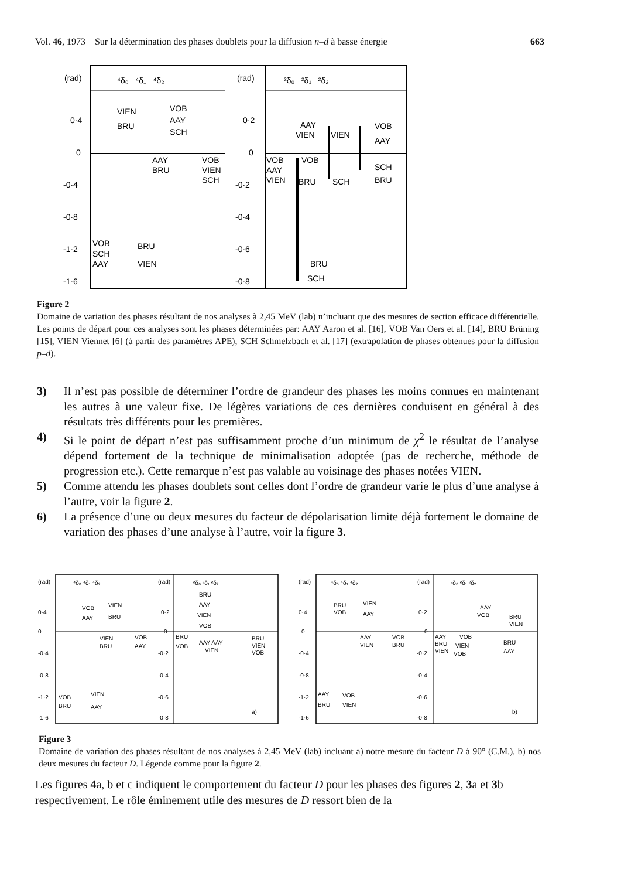Vol. 46, 1973 Sur la détermination des phases doublets pour la diffusion n–d à basse énergie 663
(rad)
⁴δ₀ ⁴δ₁ ⁴δ₂
(rad)
²δ₀ ²δ₁ ²δ₂
0·4
0
-0·4
-0·8
-1·2
-1·6
0·2
0
-0·2
-0·4
-0·6
-0·8
VIEN
VOB
AAY
BRU
SCH
AAY
VOB
BRU
VIEN
SCH
VOB
BRU
SCH
AAY
VIEN
AAY
VIEN
VIEN
VOB
AAY
VOB
VOB
AAY
SCH
VIEN
BRU
SCH
BRU
BRU
SCH
Figure 2
Domaine de variation des phases résultant de nos analyses à 2,45 MeV (lab) n’incluant que des mesures de section efficace différentielle. Les points de départ pour ces analyses sont les phases déterminées par: AAY Aaron et al. [16], VOB Van Oers et al. [14], BRU Brüning [15], VIEN Viennet [6] (à partir des paramètres APE), SCH Schmelzbach et al. [17] (extrapolation de phases obtenues pour la diffusion p–d).
3) Il n’est pas possible de déterminer l’ordre de grandeur des phases les moins connues en maintenant les autres à une valeur fixe. De légères variations de ces dernières conduisent en général à des résultats très différents pour les premières.
4) Si le point de départ n’est pas suffisamment proche d’un minimum de χ<sup>2</sup> le résultat de l’analyse dépend fortement de la technique de minimalisation adoptée (pas de recherche, méthode de progression etc.). Cette remarque n’est pas valable au voisinage des phases notées VIEN.
5) Comme attendu les phases doublets sont celles dont l’ordre de grandeur varie le plus d’une analyse à l’autre, voir la figure 2.
6) La présence d’une ou deux mesures du facteur de dépolarisation limite déjà fortement le domaine de variation des phases d’une analyse à l’autre, voir la figure 3.
(rad)
⁴δ₀ ⁴δ₁ ⁴δ₂
(rad)
²δ₀ ²δ₁ ²δ₂
(rad)
⁴δ₀ ⁴δ₁ ⁴δ₂
(rad)
²δ₀ ²δ₁ ²δ₂
0·4
0
-0·4
-0·8
-1·2
-1·6
0·2
0
-0·2
-0·4
-0·6
-0·8
0·4
0
-0·4
-0·8
-1·2
-1·6
0·2
0
-0·2
-0·4
-0·6
-0·8
VOB
VIEN
AAY
BRU
VIEN
VOB
BRU
AAY
VOB
VIEN
BRU
AAY
BRU
AAY
VIEN
VOB
BRU
VOB
AAY AAY
VIEN
BRU
VIEN
VOB
a)
BRU
VIEN
VOB
AAY
AAY
VOB
VIEN
BRU
AAY
VOB
BRU
VIEN
AAY
VOB
BRU
VIEN
AAY
VOB
BRU
VIEN
BRU
VIEN
VOB
AAY
b)
Figure 3
Domaine de variation des phases résultant de nos analyses à 2,45 MeV (lab) incluant a) notre mesure du facteur D à 90° (C.M.), b) nos deux mesures du facteur D. Légende comme pour la figure 2.
Les figures 4a, b et c indiquent le comportement du facteur D pour les phases des figures 2, 3a et 3b respectivement. Le rôle éminement utile des mesures de D ressort bien de la